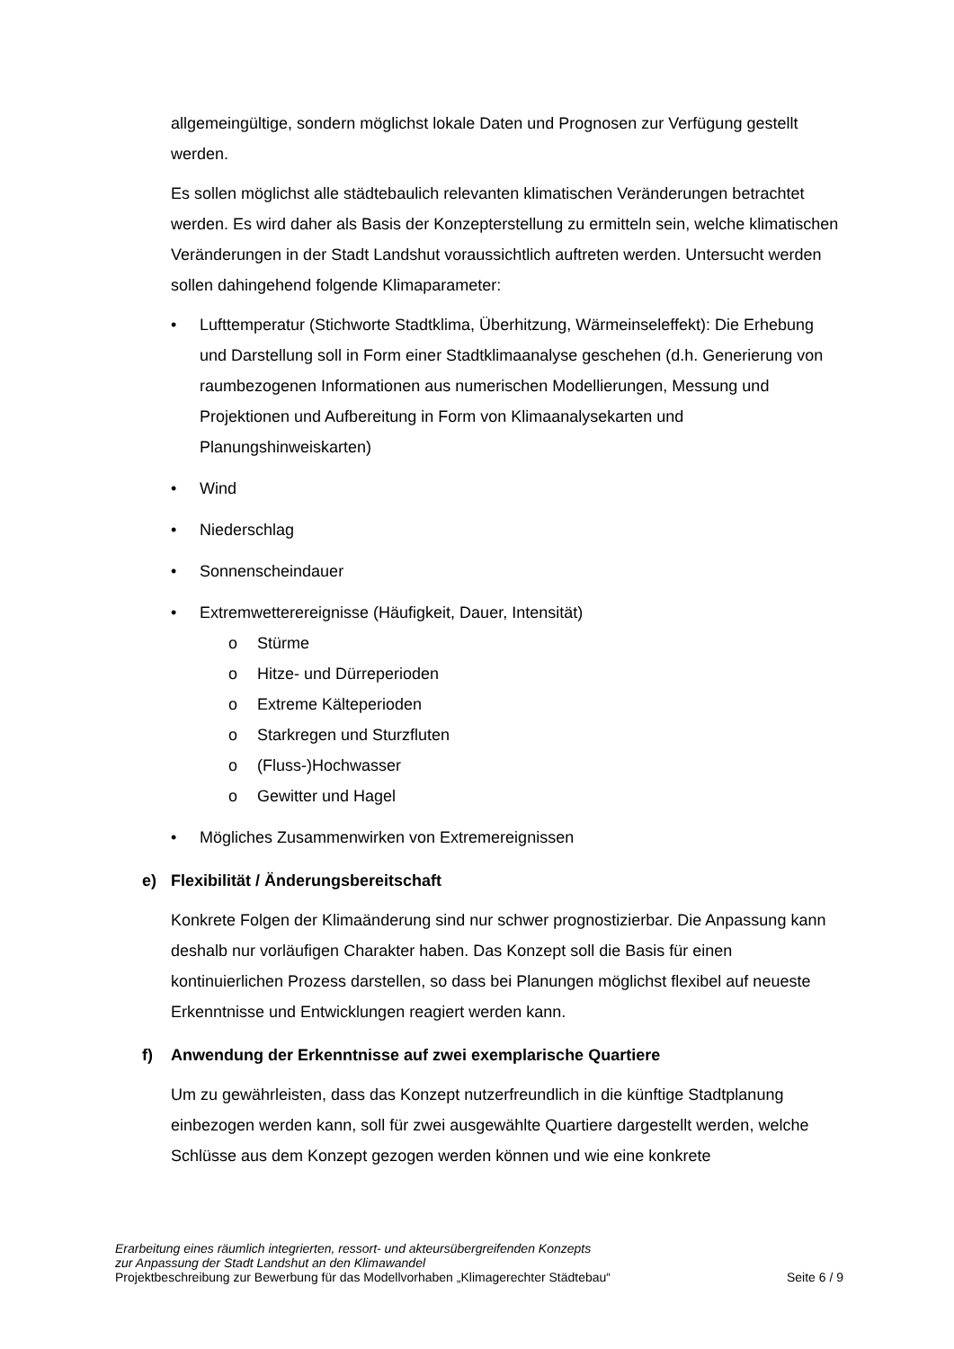allgemeingültige, sondern möglichst lokale Daten und Prognosen zur Verfügung gestellt werden.
Es sollen möglichst alle städtebaulich relevanten klimatischen Veränderungen betrachtet werden. Es wird daher als Basis der Konzepterstellung zu ermitteln sein, welche klimatischen Veränderungen in der Stadt Landshut voraussichtlich auftreten werden. Untersucht werden sollen dahingehend folgende Klimaparameter:
• Lufttemperatur (Stichworte Stadtklima, Überhitzung, Wärmeinseleffekt): Die Erhebung und Darstellung soll in Form einer Stadtklimaanalyse geschehen (d.h. Generierung von raumbezogenen Informationen aus numerischen Modellierungen, Messung und Projektionen und Aufbereitung in Form von Klimaanalysekarten und Planungshinweiskarten)
• Wind
• Niederschlag
• Sonnenscheindauer
• Extremwetterereignisse (Häufigkeit, Dauer, Intensität)
o Stürme
o Hitze- und Dürreperioden
o Extreme Kälteperioden
o Starkregen und Sturzfluten
o (Fluss-)Hochwasser
o Gewitter und Hagel
• Mögliches Zusammenwirken von Extremereignissen
e) Flexibilität / Änderungsbereitschaft
Konkrete Folgen der Klimaänderung sind nur schwer prognostizierbar. Die Anpassung kann deshalb nur vorläufigen Charakter haben. Das Konzept soll die Basis für einen kontinuierlichen Prozess darstellen, so dass bei Planungen möglichst flexibel auf neueste Erkenntnisse und Entwicklungen reagiert werden kann.
f) Anwendung der Erkenntnisse auf zwei exemplarische Quartiere
Um zu gewährleisten, dass das Konzept nutzerfreundlich in die künftige Stadtplanung einbezogen werden kann, soll für zwei ausgewählte Quartiere dargestellt werden, welche Schlüsse aus dem Konzept gezogen werden können und wie eine konkrete
Erarbeitung eines räumlich integrierten, ressort- und akteursübergreifenden Konzepts
zur Anpassung der Stadt Landshut an den Klimawandel
Projektbeschreibung zur Bewerbung für das Modellvorhaben „Klimagerechter Städtebau“ Seite 6 / 9